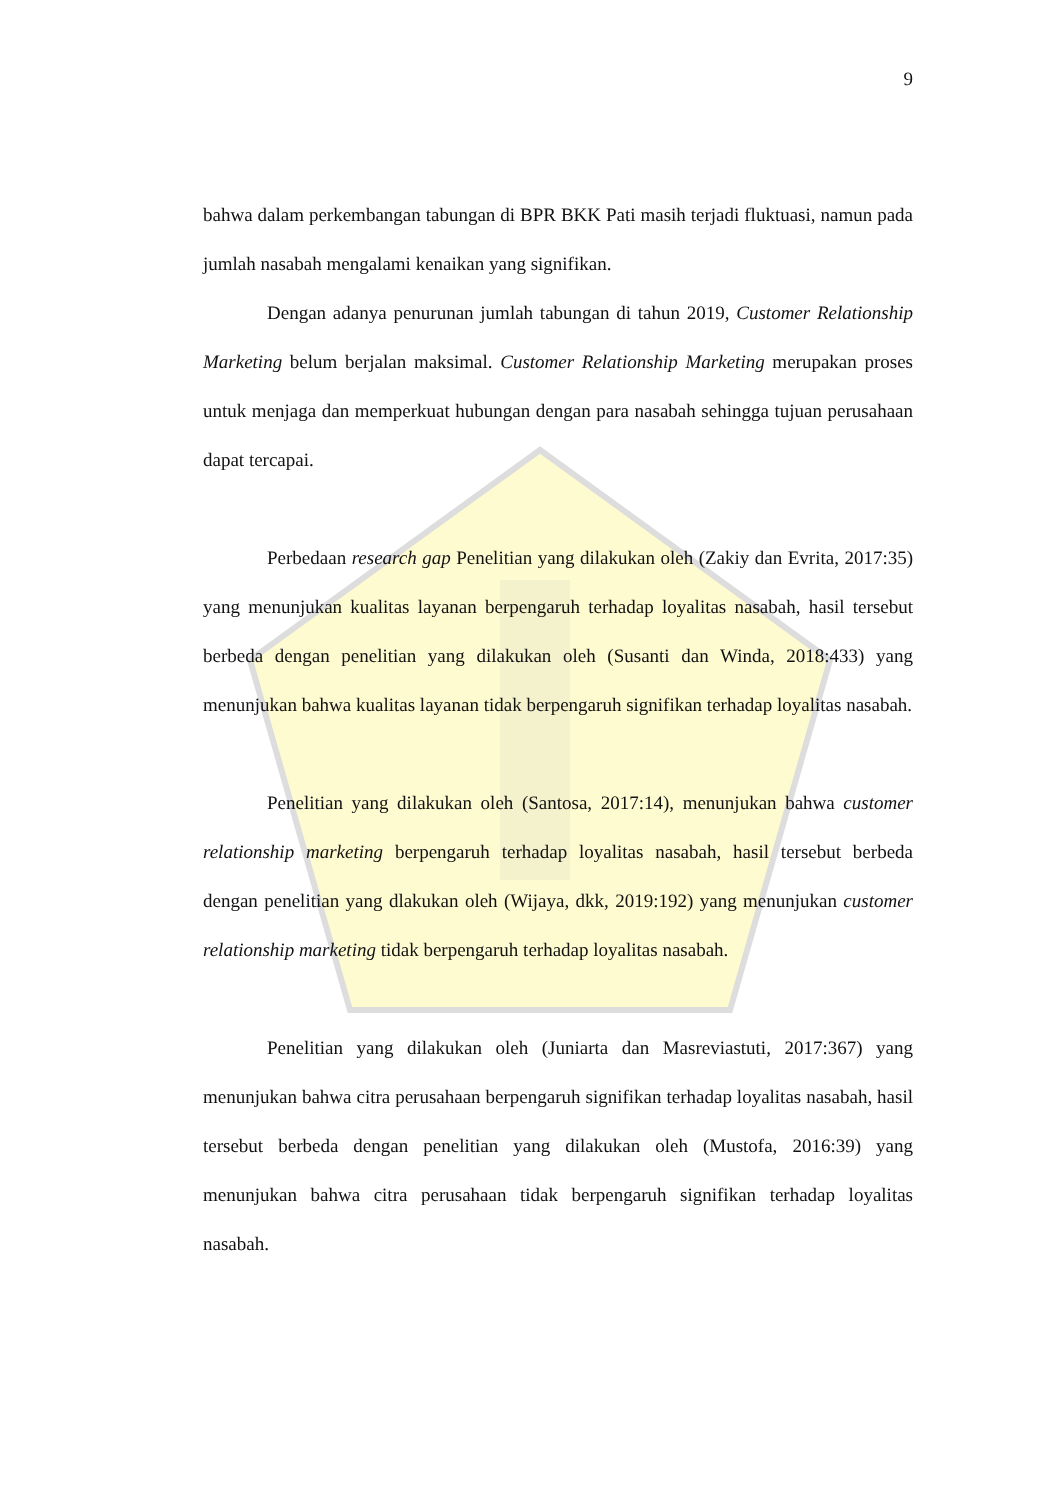9
bahwa dalam perkembangan tabungan di BPR BKK Pati masih terjadi fluktuasi, namun pada jumlah nasabah mengalami kenaikan yang signifikan.
Dengan adanya penurunan jumlah tabungan di tahun 2019, Customer Relationship Marketing belum berjalan maksimal. Customer Relationship Marketing merupakan proses untuk menjaga dan memperkuat hubungan dengan para nasabah sehingga tujuan perusahaan dapat tercapai.
Perbedaan research gap Penelitian yang dilakukan oleh (Zakiy dan Evrita, 2017:35) yang menunjukan kualitas layanan berpengaruh terhadap loyalitas nasabah, hasil tersebut berbeda dengan penelitian yang dilakukan oleh (Susanti dan Winda, 2018:433) yang menunjukan bahwa kualitas layanan tidak berpengaruh signifikan terhadap loyalitas nasabah.
Penelitian yang dilakukan oleh (Santosa, 2017:14), menunjukan bahwa customer relationship marketing berpengaruh terhadap loyalitas nasabah, hasil tersebut berbeda dengan penelitian yang dlakukan oleh (Wijaya, dkk, 2019:192) yang menunjukan customer relationship marketing tidak berpengaruh terhadap loyalitas nasabah.
Penelitian yang dilakukan oleh (Juniarta dan Masreviastuti, 2017:367) yang menunjukan bahwa citra perusahaan berpengaruh signifikan terhadap loyalitas nasabah, hasil tersebut berbeda dengan penelitian yang dilakukan oleh (Mustofa, 2016:39) yang menunjukan bahwa citra perusahaan tidak berpengaruh signifikan terhadap loyalitas nasabah.